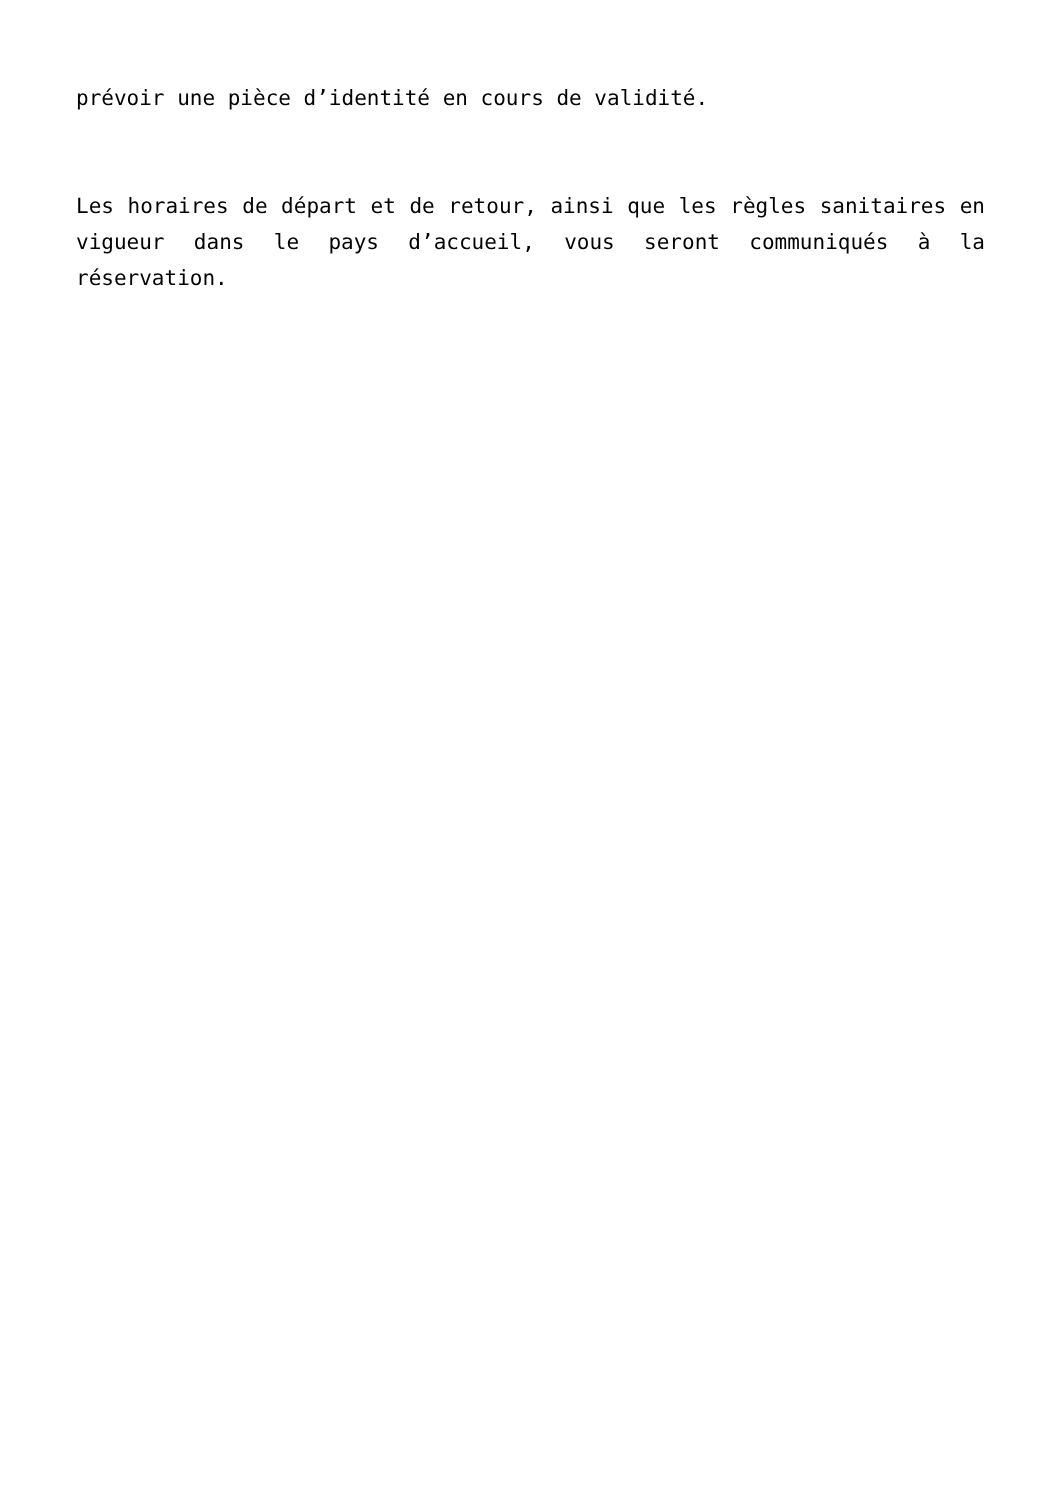prévoir une pièce d’identité en cours de validité.
Les horaires de départ et de retour, ainsi que les règles sanitaires en vigueur dans le pays d’accueil, vous seront communiqués à la réservation.